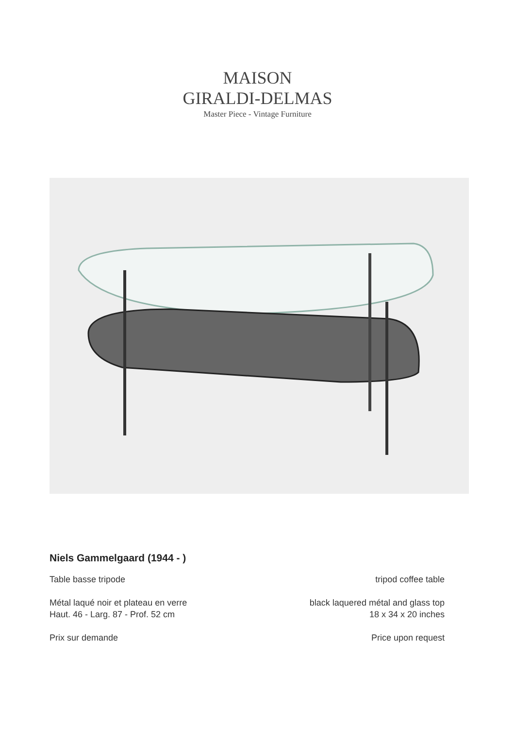MAISON
GIRALDI-DELMAS
Master Piece - Vintage Furniture
Niels Gammelgaard (1944 - )
Table basse tripode tripod coffee table
Métal laqué noir et plateau en verre black laquered métal and glass top
Haut. 46 - Larg. 87 - Prof. 52 cm 18 x 34 x 20 inches
Prix sur demande Price upon request